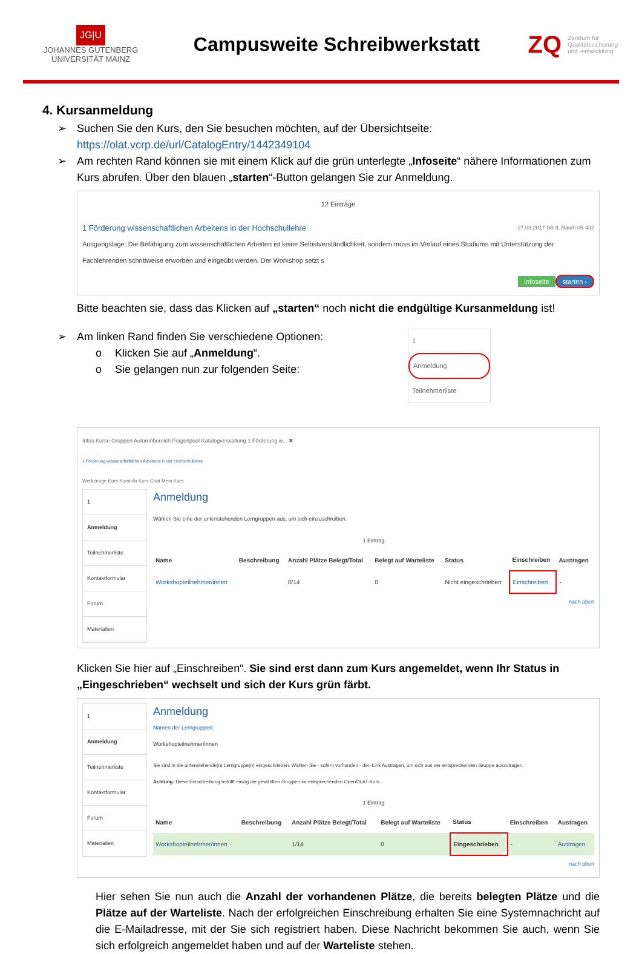JG|U
JOHANNES GUTENBERG
UNIVERSITÄT MAINZ
Campusweite Schreibwerkstatt
ZQ
Zentrum für
Qualitätssicherung
und -entwicklung
4. Kursanmeldung
➢ Suchen Sie den Kurs, den Sie besuchen möchten, auf der Übersichtseite:
https://olat.vcrp.de/url/CatalogEntry/1442349104
➢ Am rechten Rand können sie mit einem Klick auf die grün unterlegte „Infoseite“ nähere Informationen zum Kurs abrufen. Über den blauen „starten“-Button gelangen Sie zur Anmeldung.
12 Einträge
1 Förderung wissenschaftlichen Arbeitens in der Hochschullehre 27.03.2017 SB II, Raum 05-432
Ausgangslage: Die Befähigung zum wissenschaftlichen Arbeiten ist keine Selbstverständlichkeit, sondern muss im Verlauf eines Studiums mit Unterstützung der Fachlehrenden schrittweise erworben und eingeübt werden. Der Workshop setzt s
Infoseite starten ›
Bitte beachten sie, dass das Klicken auf „starten“ noch nicht die endgültige Kursanmeldung ist!
➢ Am linken Rand finden Sie verschiedene Optionen:
o Klicken Sie auf „Anmeldung“.
o Sie gelangen nun zur folgenden Seite:
1
Anmeldung
Teilnehmerliste
Infos Kurse Gruppen Autorenbereich Fragenpool Katalogverwaltung 1 Förderung w... ✖
1 Förderung wissenschaftlichen Arbeitens in der Hochschullehre
Werkzeuge Kurs Kursinfo Kurs-Chat Mein Kurs
1
Anmeldung
Teilnehmerliste
Kontaktformular
Forum
Materialien
Anmeldung
Wählen Sie eine der untenstehenden Lerngruppen aus, um sich einzuschreiben.
1 Eintrag
| Name | Beschreibung | Anzahl Plätze Belegt/Total | Belegt auf Warteliste | Status | Einschreiben | Austragen |
| --- | --- | --- | --- | --- | --- | --- |
| Workshopteilnehmer/innen | | 0/14 | 0 | Nicht eingeschrieben | Einschreiben | - |
nach oben
Klicken Sie hier auf „Einschreiben“. Sie sind erst dann zum Kurs angemeldet, wenn Ihr Status in „Eingeschrieben“ wechselt und sich der Kurs grün färbt.
1
Anmeldung
Teilnehmerliste
Kontaktformular
Forum
Materialien
Anmeldung
Namen der Lerngruppen:
Workshopteilnehmer/innen
Sie sind in die untenstehende(n) Lerngruppe(n) eingeschrieben. Wählen Sie - sofern vorhanden - den Link Austragen, um sich aus der entsprechenden Gruppe auszutragen.
Achtung: Diese Einschreibung betrifft einzig die gewählten Gruppen im entsprechenden OpenOLAT-Kurs.
1 Eintrag
| Name | Beschreibung | Anzahl Plätze Belegt/Total | Belegt auf Warteliste | Status | Einschreiben | Austragen |
| --- | --- | --- | --- | --- | --- | --- |
| Workshopteilnehmer/innen | | 1/14 | 0 | Eingeschrieben | - | Austragen |
nach oben
Hier sehen Sie nun auch die Anzahl der vorhandenen Plätze, die bereits belegten Plätze und die Plätze auf der Warteliste. Nach der erfolgreichen Einschreibung erhalten Sie eine Systemnachricht auf die E-Mailadresse, mit der Sie sich registriert haben. Diese Nachricht bekommen Sie auch, wenn Sie sich erfolgreich angemeldet haben und auf der Warteliste stehen.